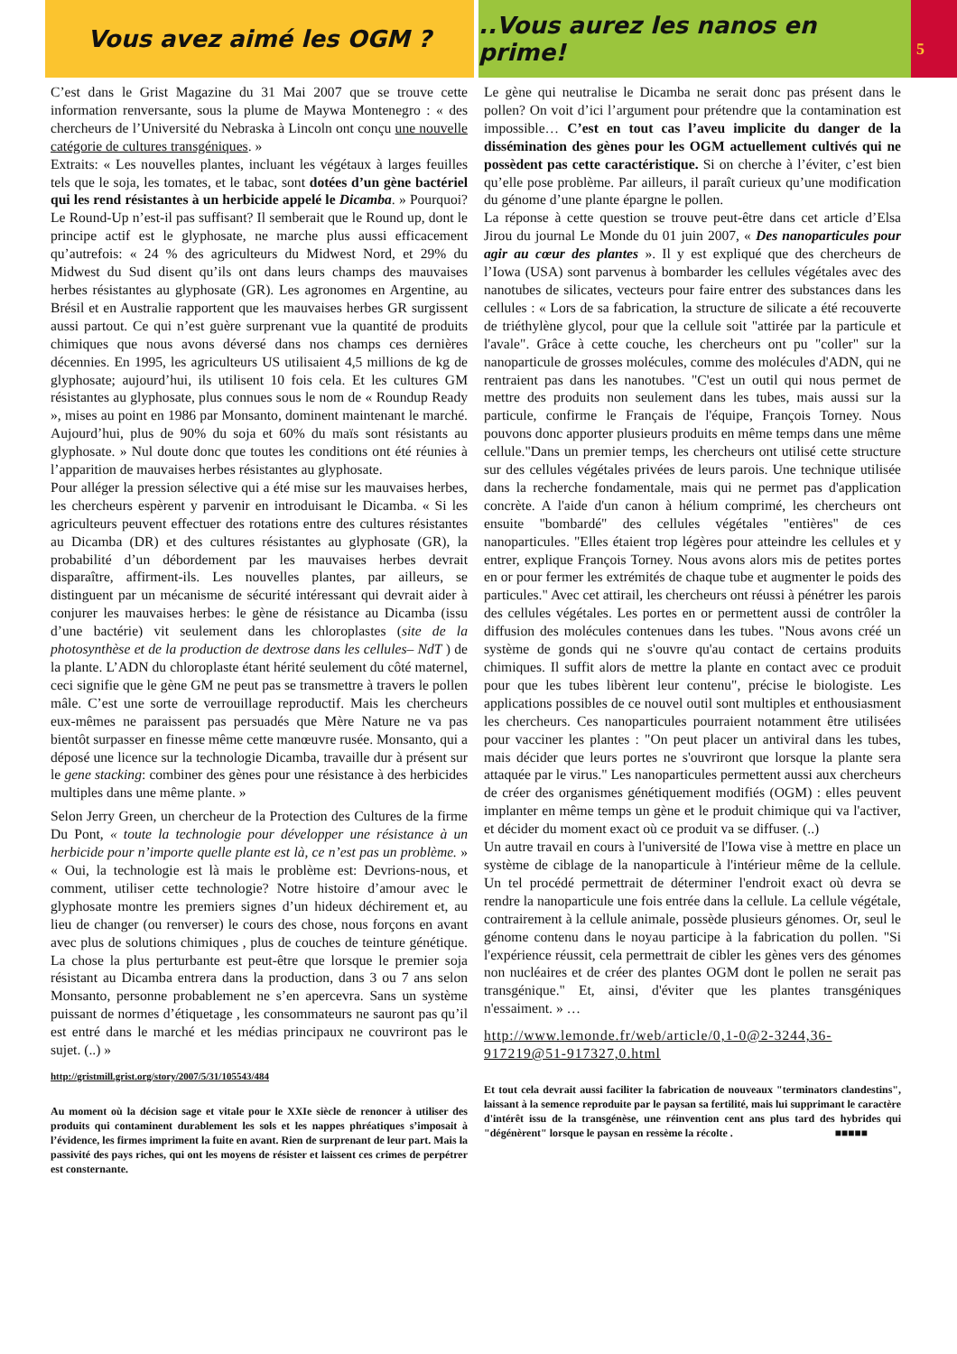Vous avez aimé les OGM ? ..Vous aurez les nanos en prime!
5
C’est dans le Grist Magazine du 31 Mai 2007 que se trouve cette information renversante, sous la plume de Maywa Montenegro : « des chercheurs de l’Université du Nebraska à Lincoln ont conçu une nouvelle catégorie de cultures transgéniques. »
Extraits: « Les nouvelles plantes, incluant les végétaux à larges feuilles tels que le soja, les tomates, et le tabac, sont dotées d’un gène bactériel qui les rend résistantes à un herbicide appelé le Dicamba. » Pourquoi? Le Round-Up n’est-il pas suffisant? Il semberait que le Round up, dont le principe actif est le glyphosate, ne marche plus aussi efficacement qu’autrefois: « 24 % des agriculteurs du Midwest Nord, et 29% du Midwest du Sud disent qu’ils ont dans leurs champs des mauvaises herbes résistantes au glyphosate (GR). Les agronomes en Argentine, au Brésil et en Australie rapportent que les mauvaises herbes GR surgissent aussi partout. Ce qui n’est guère surprenant vue la quantité de produits chimiques que nous avons déversé dans nos champs ces dernières décennies. En 1995, les agriculteurs US utilisaient 4,5 millions de kg de glyphosate; aujourd’hui, ils utilisent 10 fois cela. Et les cultures GM résistantes au glyphosate, plus connues sous le nom de « Roundup Ready », mises au point en 1986 par Monsanto, dominent maintenant le marché. Aujourd’hui, plus de 90% du soja et 60% du maïs sont résistants au glyphosate. » Nul doute donc que toutes les conditions ont été réunies à l’apparition de mauvaises herbes résistantes au glyphosate.
Pour alléger la pression sélective qui a été mise sur les mauvaises herbes, les chercheurs espèrent y parvenir en introduisant le Dicamba. « Si les agriculteurs peuvent effectuer des rotations entre des cultures résistantes au Dicamba (DR) et des cultures résistantes au glyphosate (GR), la probabilité d’un débordement par les mauvaises herbes devrait disparaître, affirment-ils. Les nouvelles plantes, par ailleurs, se distinguent par un mécanisme de sécurité intéressant qui devrait aider à conjurer les mauvaises herbes: le gène de résistance au Dicamba (issu d’une bactérie) vit seulement dans les chloroplastes (site de la photosynthèse et de la production de dextrose dans les cellules– NdT ) de la plante. L’ADN du chloroplaste étant hérité seulement du côté maternel, ceci signifie que le gène GM ne peut pas se transmettre à travers le pollen mâle. C’est une sorte de verrouillage reproductif. Mais les chercheurs eux-mêmes ne paraissent pas persuadés que Mère Nature ne va pas bientôt surpasser en finesse même cette manœuvre rusée. Monsanto, qui a déposé une licence sur la technologie Dicamba, travaille dur à présent sur le gene stacking: combiner des gènes pour une résistance à des herbicides multiples dans une même plante. »
Selon Jerry Green, un chercheur de la Protection des Cultures de la firme Du Pont, « toute la technologie pour développer une résistance à un herbicide pour n’importe quelle plante est là, ce n’est pas un problème. » « Oui, la technologie est là mais le problème est: Devrions-nous, et comment, utiliser cette technologie? Notre histoire d’amour avec le glyphosate montre les premiers signes d’un hideux déchirement et, au lieu de changer (ou renverser) le cours des chose, nous forçons en avant avec plus de solutions chimiques , plus de couches de teinture génétique. La chose la plus perturbante est peut-être que lorsque le premier soja résistant au Dicamba entrera dans la production, dans 3 ou 7 ans selon Monsanto, personne probablement ne s’en apercevra. Sans un système puissant de normes d’étiquetage , les consommateurs ne sauront pas qu’il est entré dans le marché et les médias principaux ne couvriront pas le sujet. (..) »
http://gristmill.grist.org/story/2007/5/31/105543/484
Au moment où la décision sage et vitale pour le XXIe siècle de renoncer à utiliser des produits qui contaminent durablement les sols et les nappes phréatiques s’imposait à l’évidence, les firmes impriment la fuite en avant. Rien de surprenant de leur part. Mais la passivité des pays riches, qui ont les moyens de résister et laissent ces crimes de perpétrer est consternante.
Le gène qui neutralise le Dicamba ne serait donc pas présent dans le pollen? On voit d’ici l’argument pour prétendre que la contamination est impossible… C’est en tout cas l’aveu implicite du danger de la dissémination des gènes pour les OGM actuellement cultivés qui ne possèdent pas cette caractéristique. Si on cherche à l’éviter, c’est bien qu’elle pose problème. Par ailleurs, il paraît curieux qu’une modification du génome d’une plante épargne le pollen.
La réponse à cette question se trouve peut-être dans cet article d’Elsa Jirou du journal Le Monde du 01 juin 2007, « Des nanoparticules pour agir au cœur des plantes ». Il y est expliqué que des chercheurs de l’Iowa (USA) sont parvenus à bombarder les cellules végétales avec des nanotubes de silicates, vecteurs pour faire entrer des substances dans les cellules : « Lors de sa fabrication, la structure de silicate a été recouverte de triéthylène glycol, pour que la cellule soit "attirée par la particule et l'avale". Grâce à cette couche, les chercheurs ont pu "coller" sur la nanoparticule de grosses molécules, comme des molécules d'ADN, qui ne rentraient pas dans les nanotubes. "C'est un outil qui nous permet de mettre des produits non seulement dans les tubes, mais aussi sur la particule, confirme le Français de l'équipe, François Torney. Nous pouvons donc apporter plusieurs produits en même temps dans une même cellule."Dans un premier temps, les chercheurs ont utilisé cette structure sur des cellules végétales privées de leurs parois. Une technique utilisée dans la recherche fondamentale, mais qui ne permet pas d'application concrète. A l'aide d'un canon à hélium comprimé, les chercheurs ont ensuite "bombardé" des cellules végétales "entières" de ces nanoparticules. "Elles étaient trop légères pour atteindre les cellules et y entrer, explique François Torney. Nous avons alors mis de petites portes en or pour fermer les extrémités de chaque tube et augmenter le poids des particules." Avec cet attirail, les chercheurs ont réussi à pénétrer les parois des cellules végétales. Les portes en or permettent aussi de contrôler la diffusion des molécules contenues dans les tubes. "Nous avons créé un système de gonds qui ne s'ouvre qu'au contact de certains produits chimiques. Il suffit alors de mettre la plante en contact avec ce produit pour que les tubes libèrent leur contenu", précise le biologiste. Les applications possibles de ce nouvel outil sont multiples et enthousiasment les chercheurs. Ces nanoparticules pourraient notamment être utilisées pour vacciner les plantes : "On peut placer un antiviral dans les tubes, mais décider que leurs portes ne s'ouvriront que lorsque la plante sera attaquée par le virus." Les nanoparticules permettent aussi aux chercheurs de créer des organismes génétiquement modifiés (OGM) : elles peuvent implanter en même temps un gène et le produit chimique qui va l'activer, et décider du moment exact où ce produit va se diffuser. (..)
Un autre travail en cours à l'université de l'Iowa vise à mettre en place un système de ciblage de la nanoparticule à l'intérieur même de la cellule. Un tel procédé permettrait de déterminer l'endroit exact où devra se rendre la nanoparticule une fois entrée dans la cellule. La cellule végétale, contrairement à la cellule animale, possède plusieurs génomes. Or, seul le génome contenu dans le noyau participe à la fabrication du pollen. "Si l'expérience réussit, cela permettrait de cibler les gènes vers des génomes non nucléaires et de créer des plantes OGM dont le pollen ne serait pas transgénique." Et, ainsi, d'éviter que les plantes transgéniques n'essaiment. » …
http://www.lemonde.fr/web/article/0,1-0@2-3244,36-917219@51-917327,0.html
Et tout cela devrait aussi faciliter la fabrication de nouveaux "terminators clandestins", laissant à la semence reproduite par le paysan sa fertilité, mais lui supprimant le caractère d'intérêt issu de la transgénèse, une réinvention cent ans plus tard des hybrides qui "dégénèrent" lorsque le paysan en ressème la récolte . ■■■■■